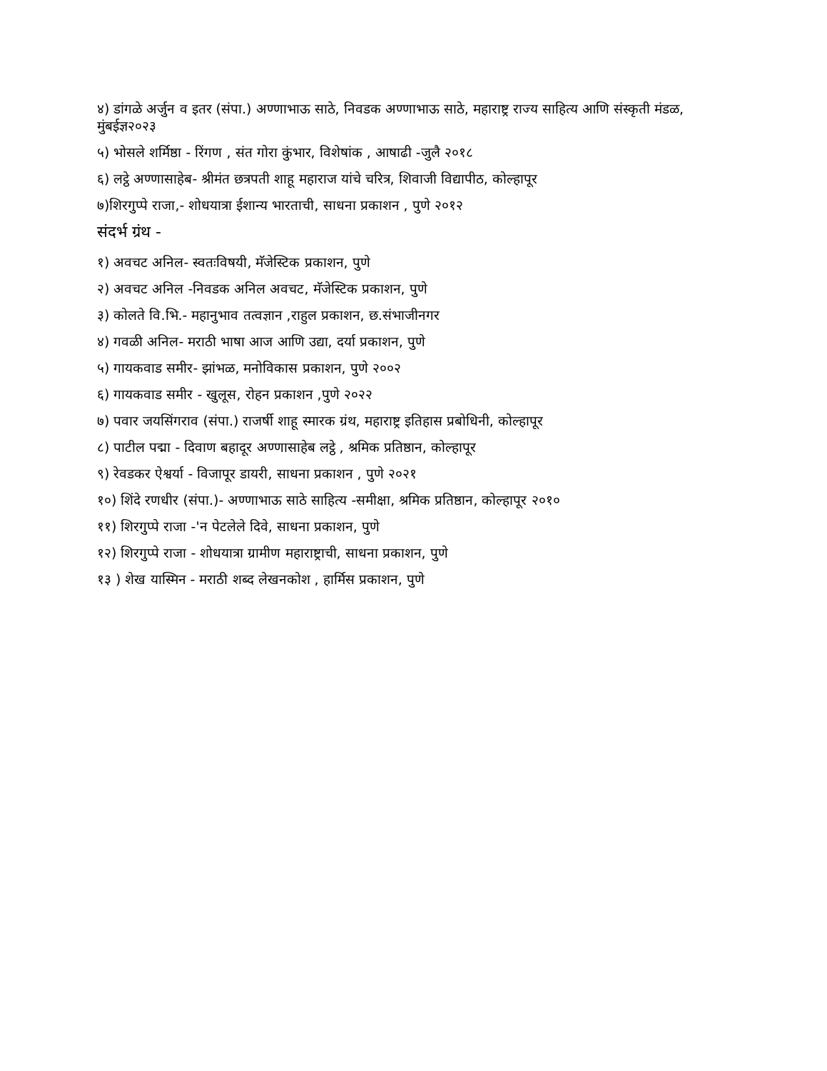४) डांगळे अर्जुन व इतर (संपा.) अण्णाभाऊ साठे, निवडक अण्णाभाऊ साठे, महाराष्ट्र राज्य साहित्य आणि संस्कृती मंडळ, मुंबईज्ञ२०२३
५) भोसले शर्मिष्ठा - रिंगण , संत गोरा कुंभार, विशेषांक , आषाढी -जुलै २०१८
६) लट्ठे अण्णासाहेब- श्रीमंत छत्रपती शाहू महाराज यांचे चरित्र, शिवाजी विद्यापीठ, कोल्हापूर
७)शिरगुप्पे राजा,- शोधयात्रा ईशान्य भारताची, साधना प्रकाशन , पुणे २०१२
संदर्भ ग्रंथ -
१) अवचट अनिल- स्वतःविषयी, मॅजेस्टिक प्रकाशन, पुणे
२) अवचट अनिल -निवडक अनिल अवचट, मॅजेस्टिक प्रकाशन, पुणे
३) कोलते वि.भि.- महानुभाव तत्वज्ञान ,राहुल प्रकाशन, छ.संभाजीनगर
४) गवळी अनिल- मराठी भाषा आज आणि उद्या, दर्या प्रकाशन, पुणे
५) गायकवाड समीर- झांभळ, मनोविकास प्रकाशन, पुणे २००२
६) गायकवाड समीर - खुलूस, रोहन प्रकाशन ,पुणे २०२२
७) पवार जयसिंगराव (संपा.) राजर्षी शाहू स्मारक ग्रंथ, महाराष्ट्र इतिहास प्रबोधिनी, कोल्हापूर
८) पाटील पद्मा - दिवाण बहादूर अण्णासाहेब लट्ठे , श्रमिक प्रतिष्ठान, कोल्हापूर
९) रेवडकर ऐश्वर्या - विजापूर डायरी, साधना प्रकाशन , पुणे २०२१
१०) शिंदे रणधीर (संपा.)- अण्णाभाऊ साठे साहित्य -समीक्षा, श्रमिक प्रतिष्ठान, कोल्हापूर २०१०
११) शिरगुप्पे राजा -'न पेटलेले दिवे, साधना प्रकाशन, पुणे
१२) शिरगुप्पे राजा - शोधयात्रा ग्रामीण महाराष्ट्राची, साधना प्रकाशन, पुणे
१३ ) शेख यास्मिन - मराठी शब्द लेखनकोश , हार्मिस प्रकाशन, पुणे